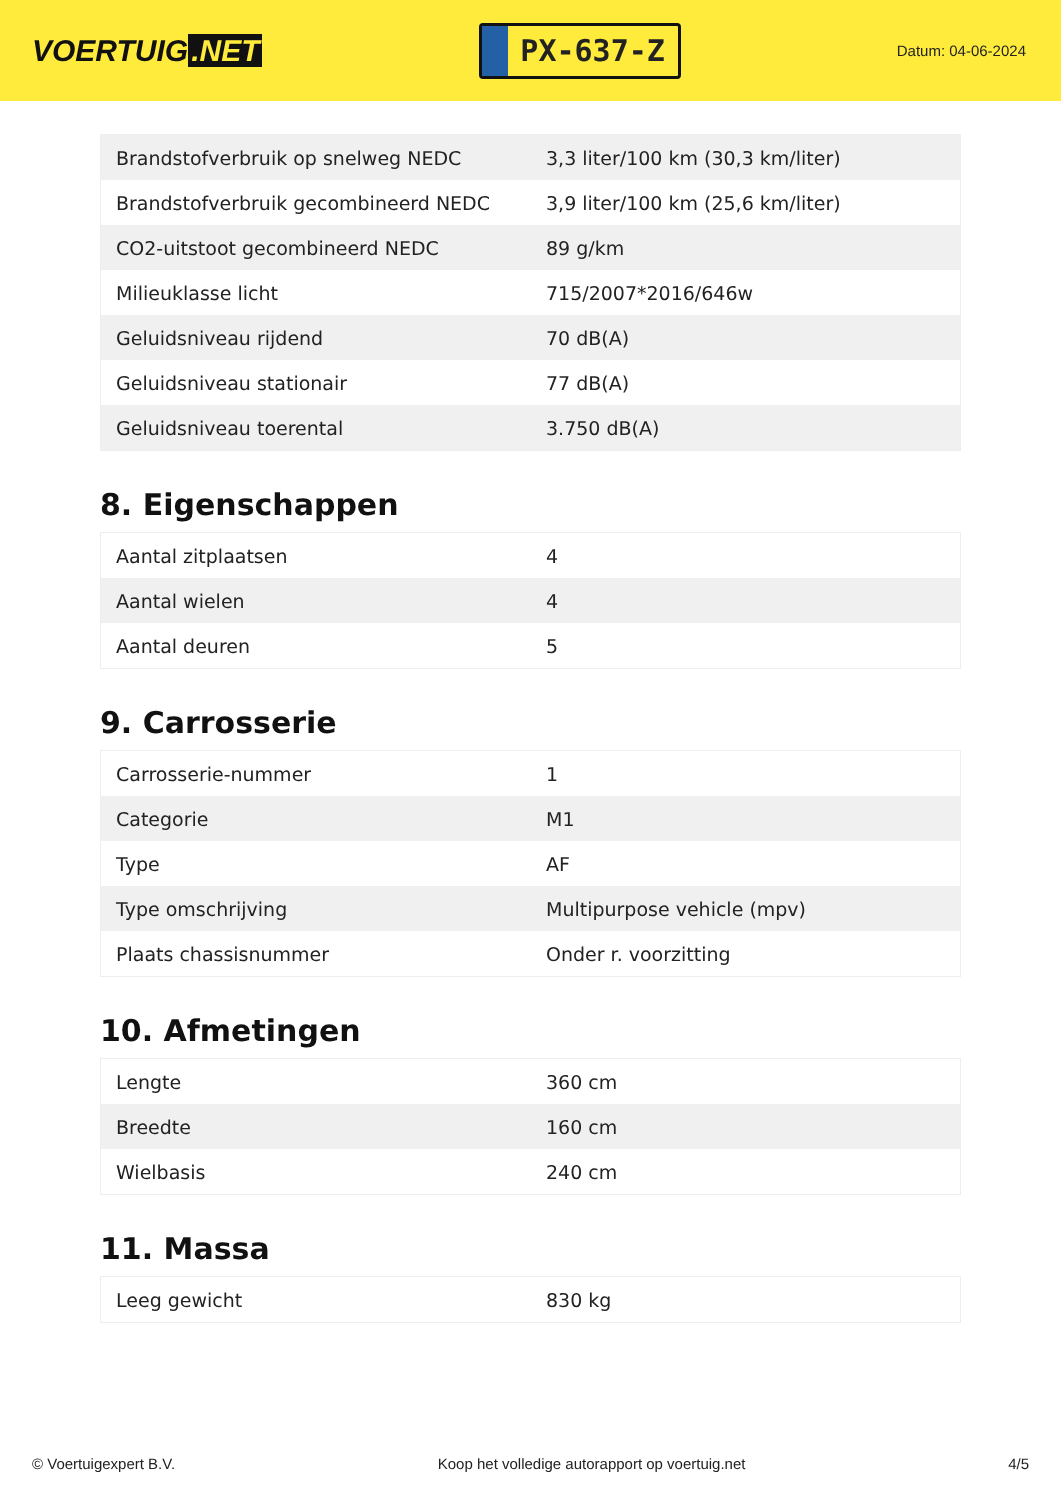VOERTUIG.NET
PX-637-Z
Datum: 04-06-2024
| Brandstofverbruik op snelweg NEDC | 3,3 liter/100 km (30,3 km/liter) |
| Brandstofverbruik gecombineerd NEDC | 3,9 liter/100 km (25,6 km/liter) |
| CO2-uitstoot gecombineerd NEDC | 89 g/km |
| Milieuklasse licht | 715/2007*2016/646w |
| Geluidsniveau rijdend | 70 dB(A) |
| Geluidsniveau stationair | 77 dB(A) |
| Geluidsniveau toerental | 3.750 dB(A) |
8. Eigenschappen
| Aantal zitplaatsen | 4 |
| Aantal wielen | 4 |
| Aantal deuren | 5 |
9. Carrosserie
| Carrosserie-nummer | 1 |
| Categorie | M1 |
| Type | AF |
| Type omschrijving | Multipurpose vehicle (mpv) |
| Plaats chassisnummer | Onder r. voorzitting |
10. Afmetingen
| Lengte | 360 cm |
| Breedte | 160 cm |
| Wielbasis | 240 cm |
11. Massa
| Leeg gewicht | 830 kg |
© Voertuigexpert B.V. Koop het volledige autorapport op voertuig.net 4/5